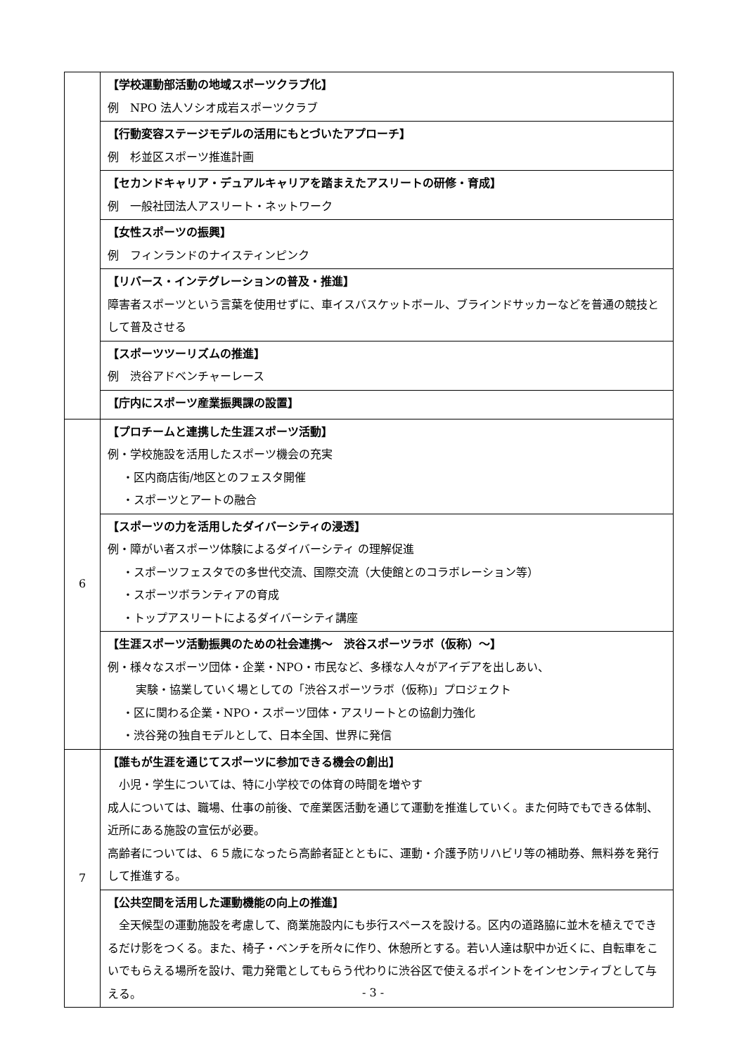| | 【学校運動部活動の地域スポーツクラブ化】 例 NPO 法人ソシオ成岩スポーツクラブ |
| | 【行動変容ステージモデルの活用にもとづいたアプローチ】 例 杉並区スポーツ推進計画 |
| | 【セカンドキャリア・デュアルキャリアを踏まえたアスリートの研修・育成】 例 一般社団法人アスリート・ネットワーク |
| | 【女性スポーツの振興】 例 フィンランドのナイスティンピンク |
| | 【リバース・インテグレーションの普及・推進】 障害者スポーツという言葉を使用せずに、車イスバスケットボール、ブラインドサッカーなどを普通の競技として普及させる |
| | 【スポーツツーリズムの推進】 例 渋谷アドベンチャーレース |
| | 【庁内にスポーツ産業振興課の設置】 |
| 6 | 【プロチームと連携した生涯スポーツ活動】 例・学校施設を活用したスポーツ機会の充実 ・区内商店街/地区とのフェスタ開催 ・スポーツとアートの融合 |
| | 【スポーツの力を活用したダイバーシティの浸透】 例・障がい者スポーツ体験によるダイバーシティ の理解促進 ・スポーツフェスタでの多世代交流、国際交流（大使館とのコラボレーション等） ・スポーツボランティアの育成 ・トップアスリートによるダイバーシティ講座 |
| | 【生涯スポーツ活動振興のための社会連携～ 渋谷スポーツラボ（仮称）～】 例・様々なスポーツ団体・企業・NPO・市民など、多様な人々がアイデアを出しあい、 実験・協業していく場としての「渋谷スポーツラボ（仮称)」プロジェクト ・区に関わる企業・NPO・スポーツ団体・アスリートとの協創力強化 ・渋谷発の独自モデルとして、日本全国、世界に発信 |
| 7 | 【誰もが生涯を通じてスポーツに参加できる機会の創出】 小児・学生については、特に小学校での体育の時間を増やす 成人については、職場、仕事の前後、で産業医活動を通じて運動を推進していく。また何時でもできる体制、近所にある施設の宣伝が必要。 高齢者については、６５歳になったら高齢者証とともに、運動・介護予防リハビリ等の補助券、無料券を発行して推進する。 |
| | 【公共空間を活用した運動機能の向上の推進】 全天候型の運動施設を考慮して、商業施設内にも歩行スペースを設ける。区内の道路脇に並木を植えでできるだけ影をつくる。また、椅子・ベンチを所々に作り、休憩所とする。若い人達は駅中か近くに、自転車をこいでもらえる場所を設け、電力発電としてもらう代わりに渋谷区で使えるポイントをインセンティブとして与える。 |
- 3 -